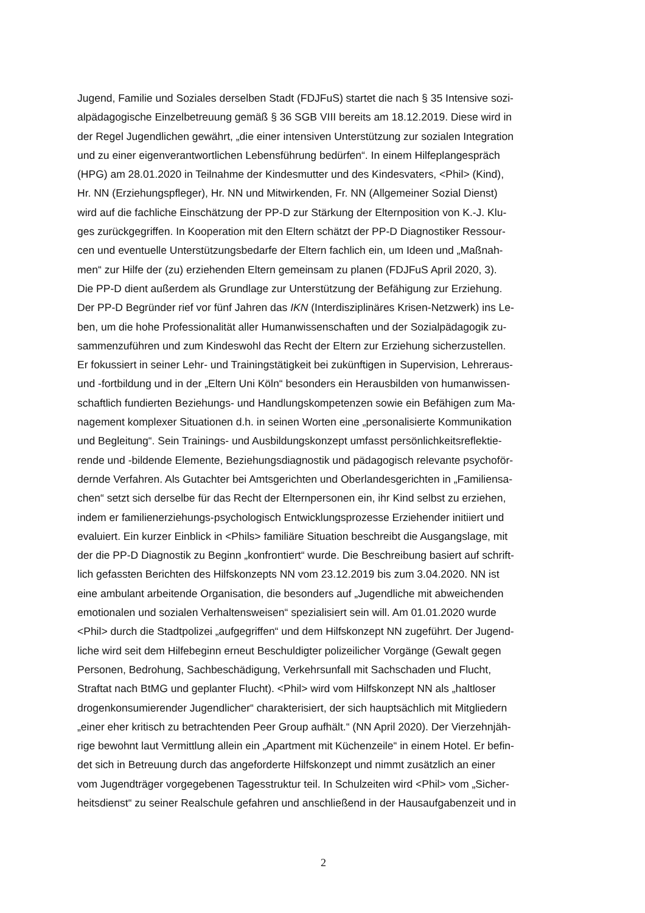Jugend, Familie und Soziales derselben Stadt (FDJFuS) startet die nach § 35 Intensive sozi-
alpädagogische Einzelbetreuung gemäß § 36 SGB VIII bereits am 18.12.2019. Diese wird in
der Regel Jugendlichen gewährt, „die einer intensiven Unterstützung zur sozialen Integration
und zu einer eigenverantwortlichen Lebensführung bedürfen“. In einem Hilfeplangespräch
(HPG) am 28.01.2020 in Teilnahme der Kindesmutter und des Kindesvaters, <Phil> (Kind),
Hr. NN (Erziehungspfleger), Hr. NN und Mitwirkenden, Fr. NN (Allgemeiner Sozial Dienst)
wird auf die fachliche Einschätzung der PP-D zur Stärkung der Elternposition von K.-J. Klu-
ges zurückgegriffen. In Kooperation mit den Eltern schätzt der PP-D Diagnostiker Ressour-
cen und eventuelle Unterstützungsbedarfe der Eltern fachlich ein, um Ideen und „Maßnah-
men“ zur Hilfe der (zu) erziehenden Eltern gemeinsam zu planen (FDJFuS April 2020, 3).
Die PP-D dient außerdem als Grundlage zur Unterstützung der Befähigung zur Erziehung.
Der PP-D Begründer rief vor fünf Jahren das IKN (Interdisziplinäres Krisen-Netzwerk) ins Le-
ben, um die hohe Professionalität aller Humanwissenschaften und der Sozialpädagogik zu-
sammenzuführen und zum Kindeswohl das Recht der Eltern zur Erziehung sicherzustellen.
Er fokussiert in seiner Lehr- und Trainingstätigkeit bei zukünftigen in Supervision, Lehreraus-
und -fortbildung und in der „Eltern Uni Köln“ besonders ein Herausbilden von humanwissen-
schaftlich fundierten Beziehungs- und Handlungskompetenzen sowie ein Befähigen zum Ma-
nagement komplexer Situationen d.h. in seinen Worten eine „personalisierte Kommunikation
und Begleitung“. Sein Trainings- und Ausbildungskonzept umfasst persönlichkeitsreflektie-
rende und -bildende Elemente, Beziehungsdiagnostik und pädagogisch relevante psychoför-
dernde Verfahren. Als Gutachter bei Amtsgerichten und Oberlandesgerichten in „Familiensa-
chen“ setzt sich derselbe für das Recht der Elternpersonen ein, ihr Kind selbst zu erziehen,
indem er familienerziehungs-psychologisch Entwicklungsprozesse Erziehender initiiert und
evaluiert. Ein kurzer Einblick in <Phils> familiäre Situation beschreibt die Ausgangslage, mit
der die PP-D Diagnostik zu Beginn „konfrontiert“ wurde. Die Beschreibung basiert auf schrift-
lich gefassten Berichten des Hilfskonzepts NN vom 23.12.2019 bis zum 3.04.2020. NN ist
eine ambulant arbeitende Organisation, die besonders auf „Jugendliche mit abweichenden
emotionalen und sozialen Verhaltensweisen“ spezialisiert sein will. Am 01.01.2020 wurde
<Phil> durch die Stadtpolizei „aufgegriffen“ und dem Hilfskonzept NN zugeführt. Der Jugend-
liche wird seit dem Hilfebeginn erneut Beschuldigter polizeilicher Vorgänge (Gewalt gegen
Personen, Bedrohung, Sachbeschädigung, Verkehrsunfall mit Sachschaden und Flucht,
Straftat nach BtMG und geplanter Flucht). <Phil> wird vom Hilfskonzept NN als „haltloser
drogenkonsumierender Jugendlicher“ charakterisiert, der sich hauptsächlich mit Mitgliedern
„einer eher kritisch zu betrachtenden Peer Group aufhält.“ (NN April 2020). Der Vierzehnjäh-
rige bewohnt laut Vermittlung allein ein „Apartment mit Küchenzeile“ in einem Hotel. Er befin-
det sich in Betreuung durch das angeforderte Hilfskonzept und nimmt zusätzlich an einer
vom Jugendträger vorgegebenen Tagesstruktur teil. In Schulzeiten wird <Phil> vom „Sicher-
heitsdienst“ zu seiner Realschule gefahren und anschließend in der Hausaufgabenzeit und in
2